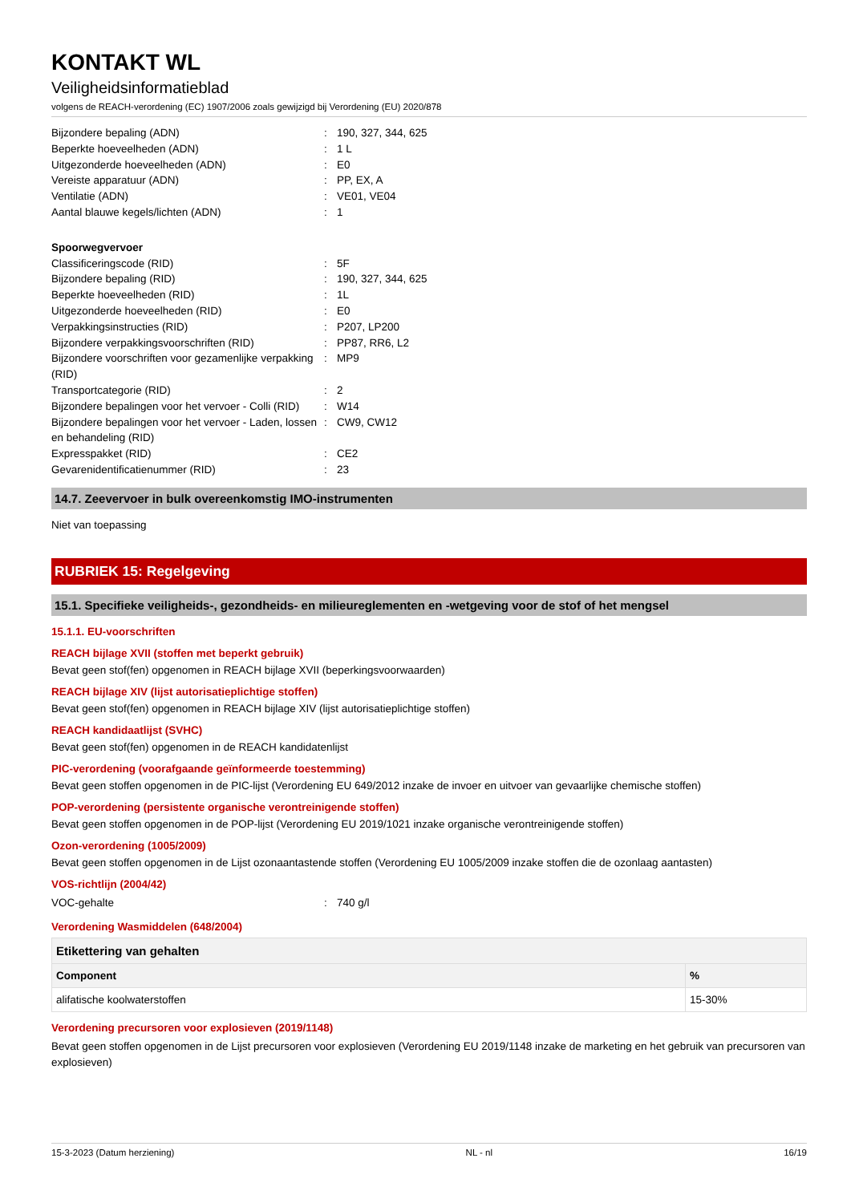KONTAKT WL
Veiligheidsinformatieblad
volgens de REACH-verordening (EC) 1907/2006 zoals gewijzigd bij Verordening (EU) 2020/878
Bijzondere bepaling (ADN): 190, 327, 344, 625
Beperkte hoeveelheden (ADN): 1 L
Uitgezonderde hoeveelheden (ADN): E0
Vereiste apparatuur (ADN): PP, EX, A
Ventilatie (ADN): VE01, VE04
Aantal blauwe kegels/lichten (ADN): 1
Spoorwegvervoer
Classificeringscode (RID): 5F
Bijzondere bepaling (RID): 190, 327, 344, 625
Beperkte hoeveelheden (RID): 1L
Uitgezonderde hoeveelheden (RID): E0
Verpakkingsinstructies (RID): P207, LP200
Bijzondere verpakkingsvoorschriften (RID): PP87, RR6, L2
Bijzondere voorschriften voor gezamenlijke verpakking (RID): MP9
Transportcategorie (RID): 2
Bijzondere bepalingen voor het vervoer - Colli (RID): W14
Bijzondere bepalingen voor het vervoer - Laden, lossen en behandeling (RID): CW9, CW12
Expresspakket (RID): CE2
Gevarenidentificatienummer (RID): 23
14.7. Zeevervoer in bulk overeenkomstig IMO-instrumenten
Niet van toepassing
RUBRIEK 15: Regelgeving
15.1. Specifieke veiligheids-, gezondheids- en milieureglementen en -wetgeving voor de stof of het mengsel
15.1.1. EU-voorschriften
REACH bijlage XVII (stoffen met beperkt gebruik)
Bevat geen stof(fen) opgenomen in REACH bijlage XVII (beperkingsvoorwaarden)
REACH bijlage XIV (lijst autorisatieplichtige stoffen)
Bevat geen stof(fen) opgenomen in REACH bijlage XIV (lijst autorisatieplichtige stoffen)
REACH kandidaatlijst (SVHC)
Bevat geen stof(fen) opgenomen in de REACH kandidatenlijst
PIC-verordening (voorafgaande geïnformeerde toestemming)
Bevat geen stoffen opgenomen in de PIC-lijst (Verordening EU 649/2012 inzake de invoer en uitvoer van gevaarlijke chemische stoffen)
POP-verordening (persistente organische verontreinigende stoffen)
Bevat geen stoffen opgenomen in de POP-lijst (Verordening EU 2019/1021 inzake organische verontreinigende stoffen)
Ozon-verordening (1005/2009)
Bevat geen stoffen opgenomen in de Lijst ozonaantastende stoffen (Verordening EU 1005/2009 inzake stoffen die de ozonlaag aantasten)
VOS-richtlijn (2004/42)
VOC-gehalte: 740 g/l
Verordening Wasmiddelen (648/2004)
| Etikettering van gehalten | |
| --- | --- |
| Component | % |
| alifatische koolwaterstoffen | 15-30% |
Verordening precursoren voor explosieven (2019/1148)
Bevat geen stoffen opgenomen in de Lijst precursoren voor explosieven (Verordening EU 2019/1148 inzake de marketing en het gebruik van precursoren van explosieven)
15-3-2023 (Datum herziening) NL - nl 16/19